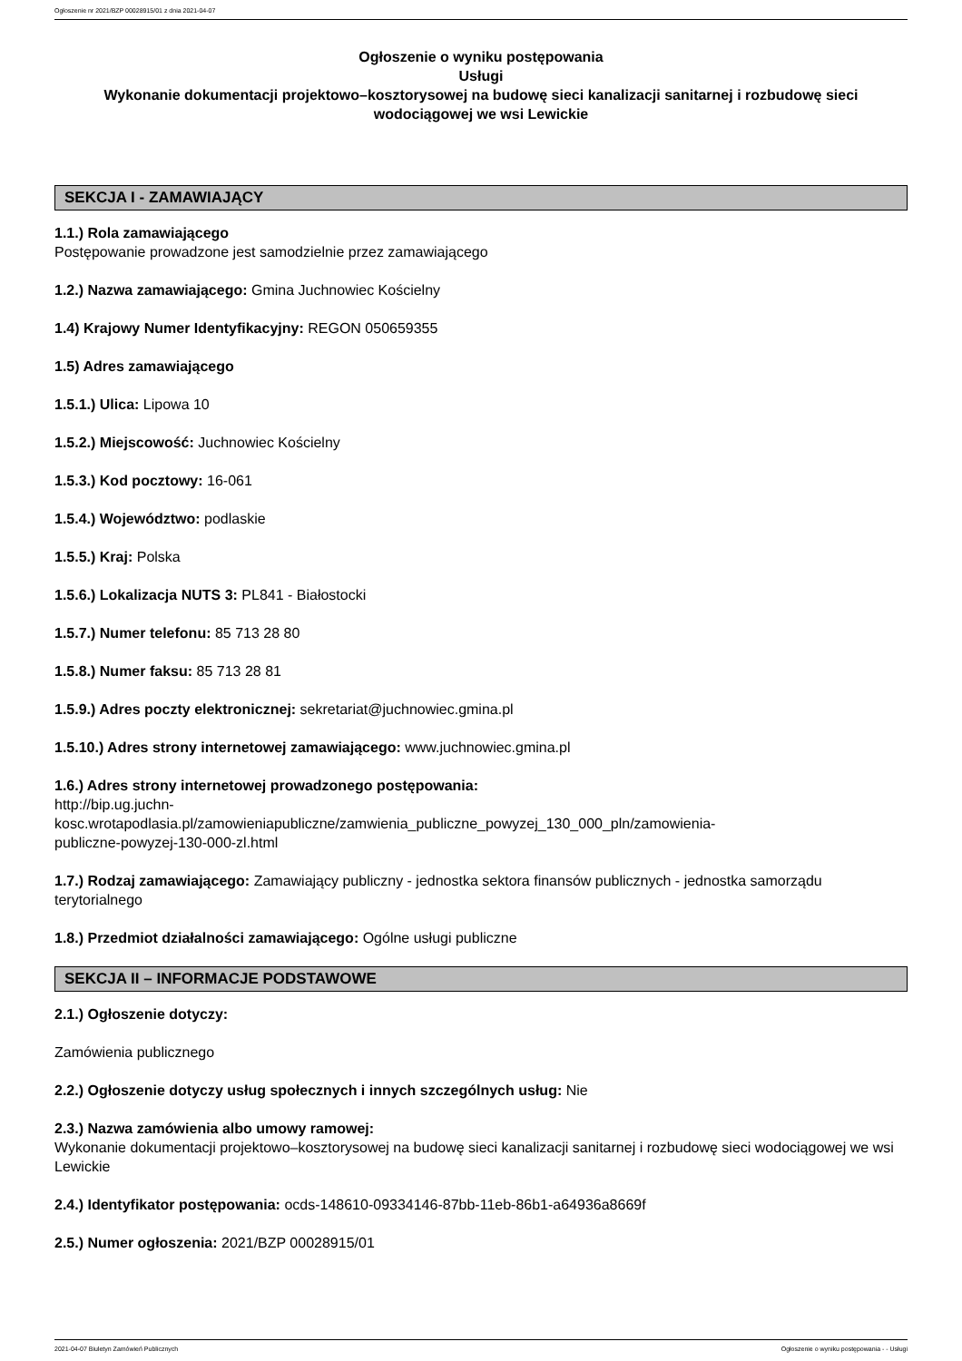Ogłoszenie nr 2021/BZP 00028915/01 z dnia 2021-04-07
Ogłoszenie o wyniku postępowania
Usługi
Wykonanie dokumentacji projektowo–kosztorysowej na budowę sieci kanalizacji sanitarnej i rozbudowę sieci wodociągowej we wsi Lewickie
SEKCJA I - ZAMAWIAJĄCY
1.1.) Rola zamawiającego
Postępowanie prowadzone jest samodzielnie przez zamawiającego
1.2.) Nazwa zamawiającego: Gmina Juchnowiec Kościelny
1.4) Krajowy Numer Identyfikacyjny: REGON 050659355
1.5) Adres zamawiającego
1.5.1.) Ulica: Lipowa 10
1.5.2.) Miejscowość: Juchnowiec Kościelny
1.5.3.) Kod pocztowy: 16-061
1.5.4.) Województwo: podlaskie
1.5.5.) Kraj: Polska
1.5.6.) Lokalizacja NUTS 3: PL841 - Białostocki
1.5.7.) Numer telefonu: 85 713 28 80
1.5.8.) Numer faksu: 85 713 28 81
1.5.9.) Adres poczty elektronicznej: sekretariat@juchnowiec.gmina.pl
1.5.10.) Adres strony internetowej zamawiającego: www.juchnowiec.gmina.pl
1.6.) Adres strony internetowej prowadzonego postępowania:
http://bip.ug.juchn-
kosc.wrotapodlasia.pl/zamowieniapubliczne/zamwienia_publiczne_powyzej_130_000_pln/zamowienia-
publiczne-powyzej-130-000-zl.html
1.7.) Rodzaj zamawiającego: Zamawiający publiczny - jednostka sektora finansów publicznych - jednostka samorządu terytorialnego
1.8.) Przedmiot działalności zamawiającego: Ogólne usługi publiczne
SEKCJA II – INFORMACJE PODSTAWOWE
2.1.) Ogłoszenie dotyczy:
Zamówienia publicznego
2.2.) Ogłoszenie dotyczy usług społecznych i innych szczególnych usług: Nie
2.3.) Nazwa zamówienia albo umowy ramowej:
Wykonanie dokumentacji projektowo–kosztorysowej na budowę sieci kanalizacji sanitarnej i rozbudowę sieci wodociągowej we wsi Lewickie
2.4.) Identyfikator postępowania: ocds-148610-09334146-87bb-11eb-86b1-a64936a8669f
2.5.) Numer ogłoszenia: 2021/BZP 00028915/01
2021-04-07 Biuletyn Zamówień Publicznych Ogłoszenie o wyniku postępowania - - Usługi